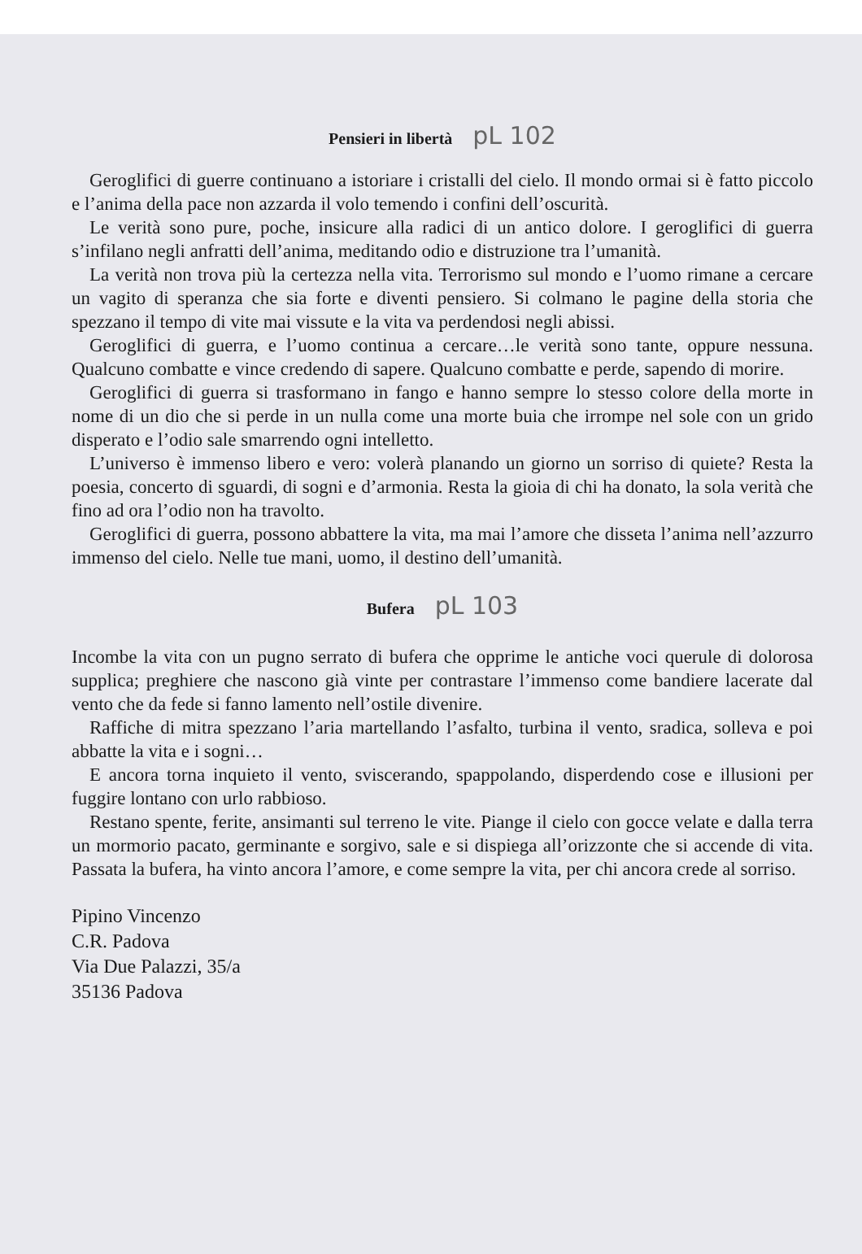Pensieri in libertà pL 102
Geroglifici di guerre continuano a istoriare i cristalli del cielo. Il mondo ormai si è fatto piccolo e l’anima della pace non azzarda il volo temendo i confini dell’oscurità.
Le verità sono pure, poche, insicure alla radici di un antico dolore. I geroglifici di guerra s’infilano negli anfratti dell’anima, meditando odio e distruzione tra l’umanità.
La verità non trova più la certezza nella vita. Terrorismo sul mondo e l’uomo rimane a cercare un vagito di speranza che sia forte e diventi pensiero. Si colmano le pagine della storia che spezzano il tempo di vite mai vissute e la vita va perdendosi negli abissi.
Geroglifici di guerra, e l’uomo continua a cercare…le verità sono tante, oppure nessuna. Qualcuno combatte e vince credendo di sapere. Qualcuno combatte e perde, sapendo di morire.
Geroglifici di guerra si trasformano in fango e hanno sempre lo stesso colore della morte in nome di un dio che si perde in un nulla come una morte buia che irrompe nel sole con un grido disperato e l’odio sale smarrendo ogni intelletto.
L’universo è immenso libero e vero: volerà planando un giorno un sorriso di quiete? Resta la poesia, concerto di sguardi, di sogni e d’armonia. Resta la gioia di chi ha donato, la sola verità che fino ad ora l’odio non ha travolto.
Geroglifici di guerra, possono abbattere la vita, ma mai l’amore che disseta l’anima nell’azzurro immenso del cielo. Nelle tue mani, uomo, il destino dell’umanità.
Bufera pL 103
Incombe la vita con un pugno serrato di bufera che opprime le antiche voci querule di dolorosa supplica; preghiere che nascono già vinte per contrastare l’immenso come bandiere lacerate dal vento che da fede si fanno lamento nell’ostile divenire.
Raffiche di mitra spezzano l’aria martellando l’asfalto, turbina il vento, sradica, solleva e poi abbatte la vita e i sogni…
E ancora torna inquieto il vento, sviscerando, spappolando, disperdendo cose e illusioni per fuggire lontano con urlo rabbioso.
Restano spente, ferite, ansimanti sul terreno le vite. Piange il cielo con gocce velate e dalla terra un mormorio pacato, germinante e sorgivo, sale e si dispiega all’orizzonte che si accende di vita. Passata la bufera, ha vinto ancora l’amore, e come sempre la vita, per chi ancora crede al sorriso.
Pipino Vincenzo
C.R. Padova
Via Due Palazzi, 35/a
35136 Padova